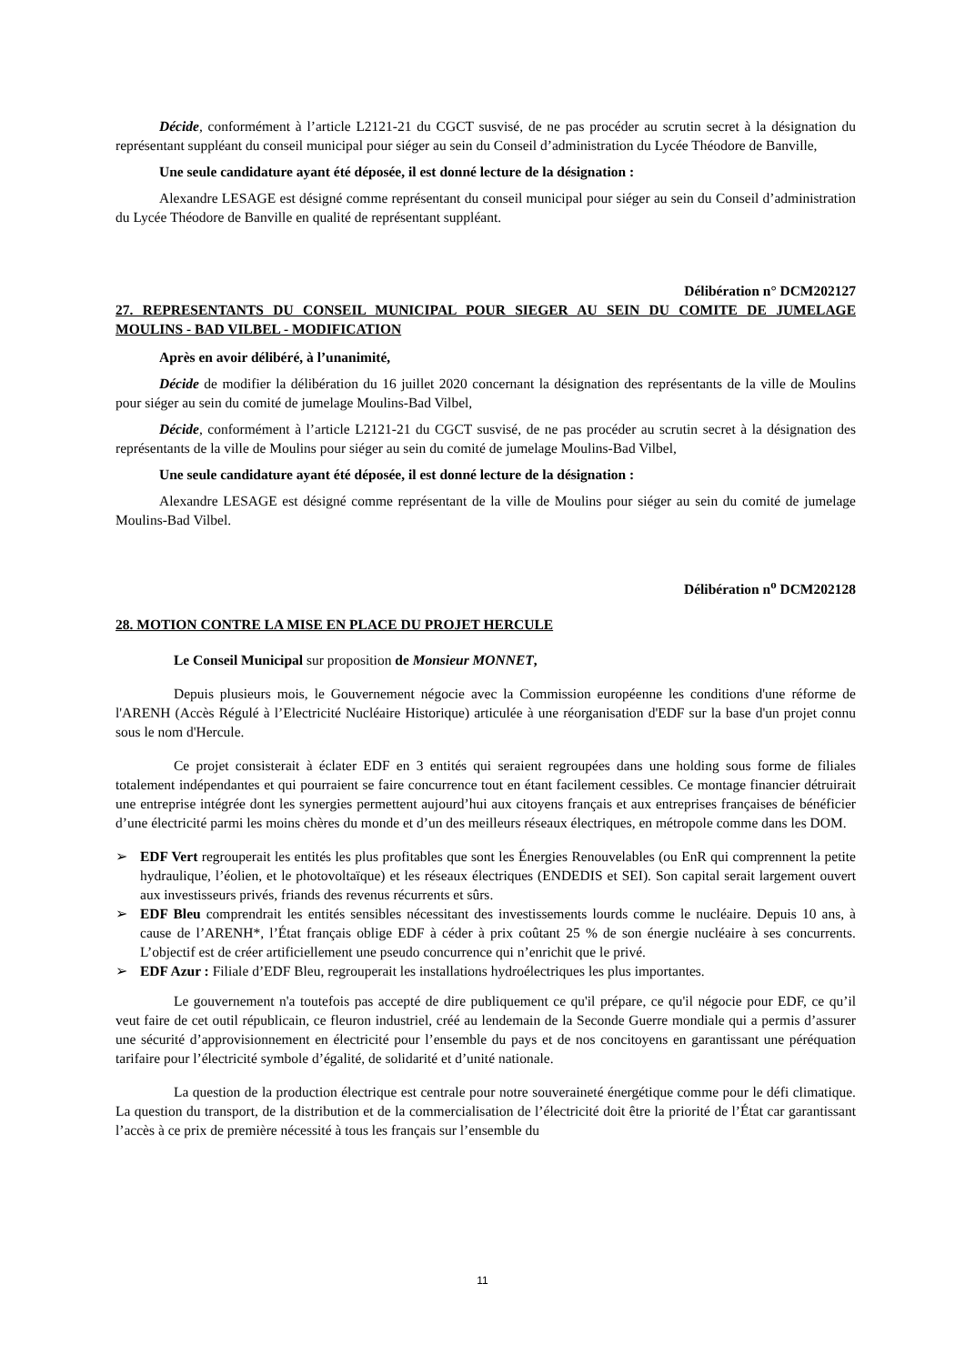Décide, conformément à l’article L2121-21 du CGCT susvisé, de ne pas procéder au scrutin secret à la désignation du représentant suppléant du conseil municipal pour siéger au sein du Conseil d’administration du Lycée Théodore de Banville,
Une seule candidature ayant été déposée, il est donné lecture de la désignation :
Alexandre LESAGE est désigné comme représentant du conseil municipal pour siéger au sein du Conseil d’administration du Lycée Théodore de Banville en qualité de représentant suppléant.
Délibération n° DCM202127
27. REPRESENTANTS DU CONSEIL MUNICIPAL POUR SIEGER AU SEIN DU COMITE DE JUMELAGE MOULINS - BAD VILBEL - MODIFICATION
Après en avoir délibéré, à l’unanimité,
Décide de modifier la délibération du 16 juillet 2020 concernant la désignation des représentants de la ville de Moulins pour siéger au sein du comité de jumelage Moulins-Bad Vilbel,
Décide, conformément à l’article L2121-21 du CGCT susvisé, de ne pas procéder au scrutin secret à la désignation des représentants de la ville de Moulins pour siéger au sein du comité de jumelage Moulins-Bad Vilbel,
Une seule candidature ayant été déposée, il est donné lecture de la désignation :
Alexandre LESAGE est désigné comme représentant de la ville de Moulins pour siéger au sein du comité de jumelage Moulins-Bad Vilbel.
Délibération n<sup>o</sup> DCM202128
28. MOTION CONTRE LA MISE EN PLACE DU PROJET HERCULE
Le Conseil Municipal sur proposition de Monsieur MONNET,
Depuis plusieurs mois, le Gouvernement négocie avec la Commission européenne les conditions d'une réforme de l'ARENH (Accès Régulé à l’Electricité Nucléaire Historique) articulée à une réorganisation d'EDF sur la base d'un projet connu sous le nom d'Hercule.
Ce projet consisterait à éclater EDF en 3 entités qui seraient regroupées dans une holding sous forme de filiales totalement indépendantes et qui pourraient se faire concurrence tout en étant facilement cessibles. Ce montage financier détruirait une entreprise intégrée dont les synergies permettent aujourd’hui aux citoyens français et aux entreprises françaises de bénéficier d’une électricité parmi les moins chères du monde et d’un des meilleurs réseaux électriques, en métropole comme dans les DOM.
➢ EDF Vert regrouperait les entités les plus profitables que sont les Énergies Renouvelables (ou EnR qui comprennent la petite hydraulique, l’éolien, et le photovoltaïque) et les réseaux électriques (ENDEDIS et SEI). Son capital serait largement ouvert aux investisseurs privés, friands des revenus récurrents et sûrs.
➢ EDF Bleu comprendrait les entités sensibles nécessitant des investissements lourds comme le nucléaire. Depuis 10 ans, à cause de l’ARENH*, l’État français oblige EDF à céder à prix coûtant 25 % de son énergie nucléaire à ses concurrents. L’objectif est de créer artificiellement une pseudo concurrence qui n’enrichit que le privé.
➢ EDF Azur : Filiale d’EDF Bleu, regrouperait les installations hydroélectriques les plus importantes.
Le gouvernement n'a toutefois pas accepté de dire publiquement ce qu'il prépare, ce qu'il négocie pour EDF, ce qu’il veut faire de cet outil républicain, ce fleuron industriel, créé au lendemain de la Seconde Guerre mondiale qui a permis d’assurer une sécurité d’approvisionnement en électricité pour l’ensemble du pays et de nos concitoyens en garantissant une péréquation tarifaire pour l’électricité symbole d’égalité, de solidarité et d’unité nationale.
La question de la production électrique est centrale pour notre souveraineté énergétique comme pour le défi climatique. La question du transport, de la distribution et de la commercialisation de l’électricité doit être la priorité de l’État car garantissant l’accès à ce prix de première nécessité à tous les français sur l’ensemble du
11